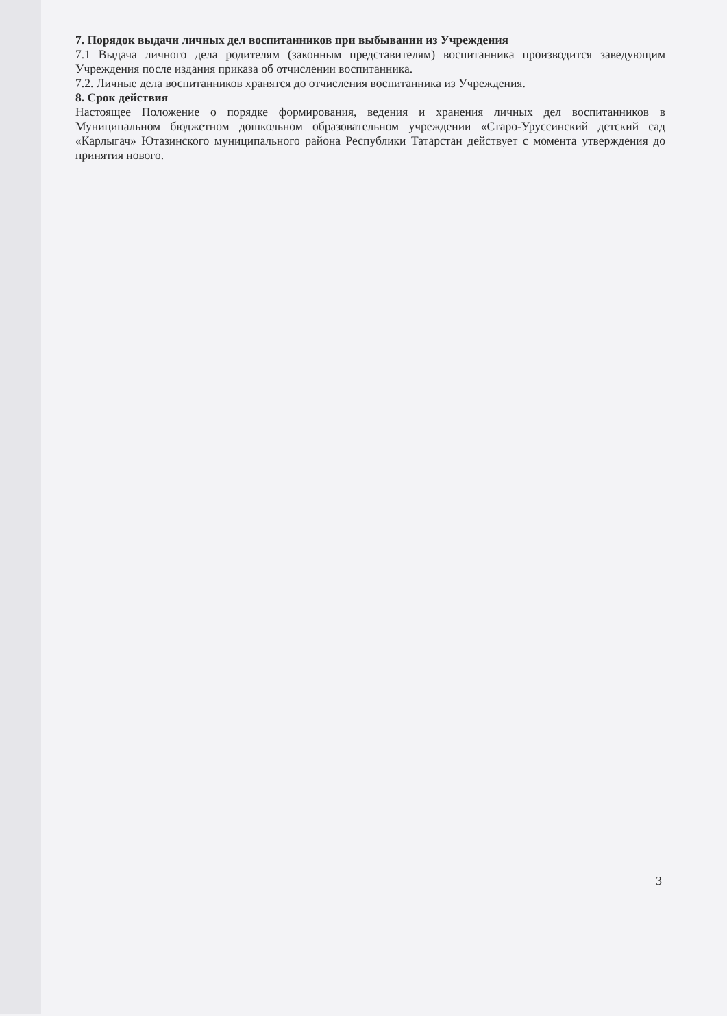7. Порядок выдачи личных дел воспитанников при выбывании из Учреждения
7.1 Выдача личного дела родителям (законным представителям) воспитанника производится заведующим Учреждения после издания приказа об отчислении воспитанника.
7.2. Личные дела воспитанников хранятся до отчисления воспитанника из Учреждения.
8. Срок действия
Настоящее Положение о порядке формирования, ведения и хранения личных дел воспитанников в Муниципальном бюджетном дошкольном образовательном учреждении «Старо-Уруссинский детский сад «Карлыгач» Ютазинского муниципального района Республики Татарстан действует с момента утверждения до принятия нового.
3